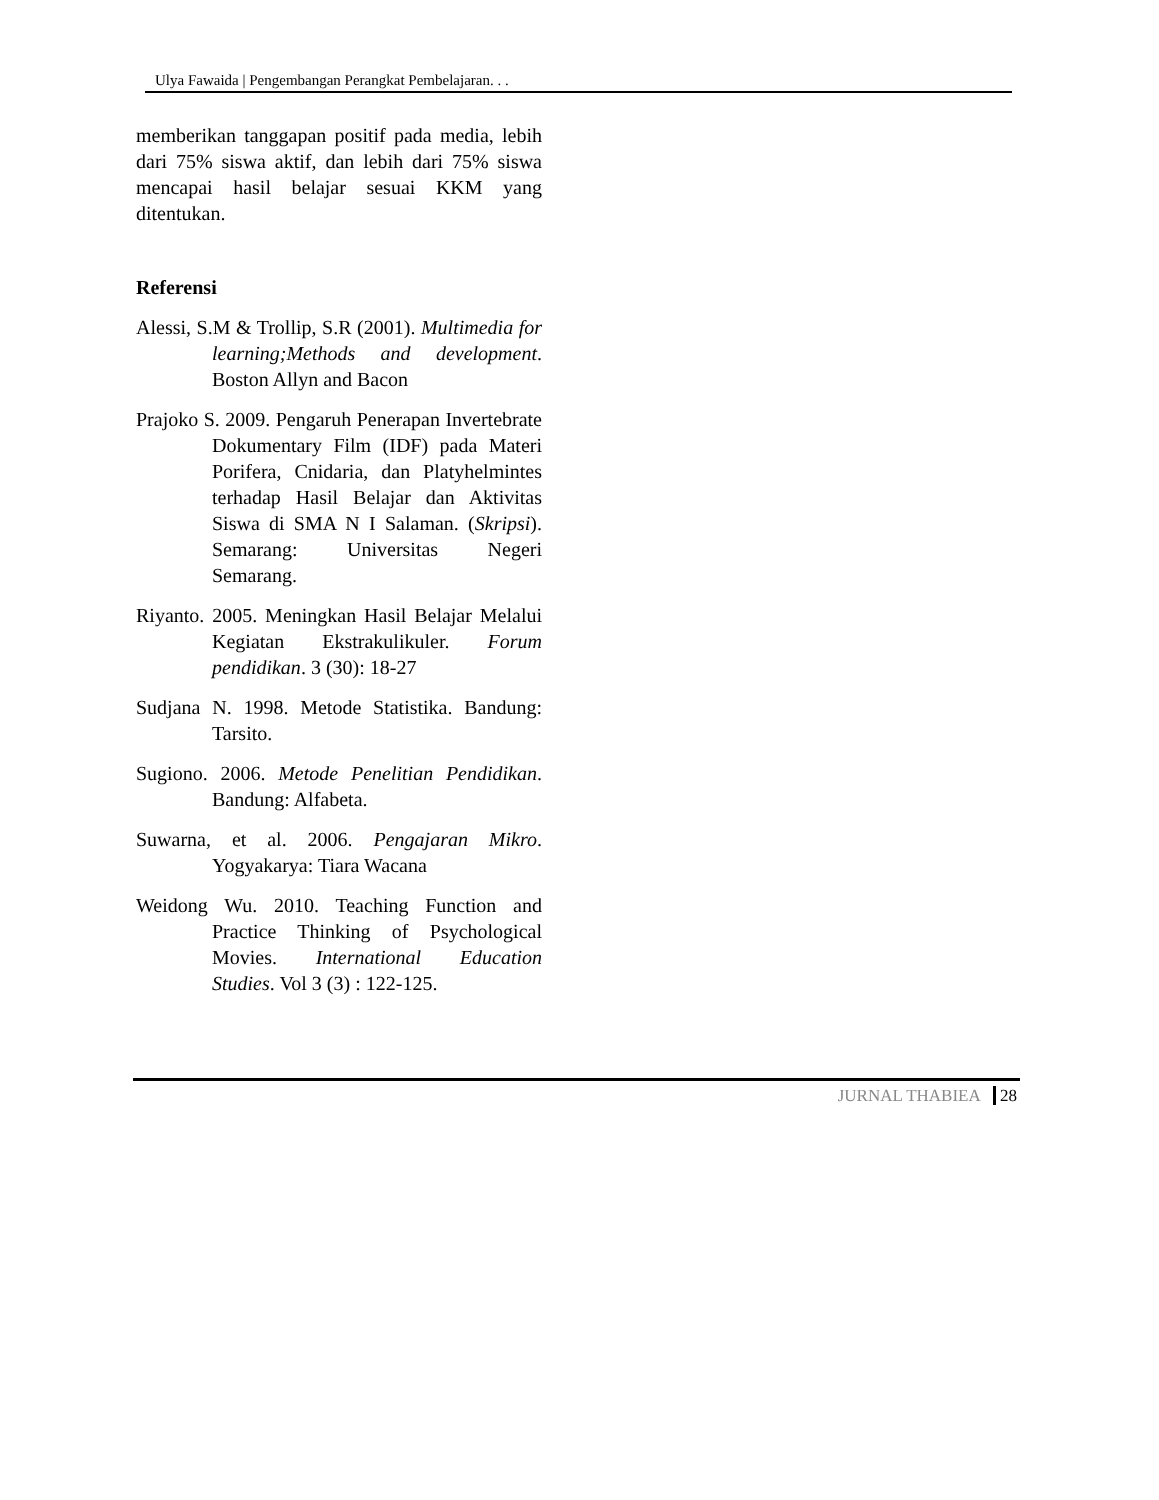Ulya Fawaida | Pengembangan Perangkat Pembelajaran. . .
memberikan tanggapan positif pada media, lebih dari 75% siswa aktif, dan lebih dari 75% siswa mencapai hasil belajar sesuai KKM yang ditentukan.
Referensi
Alessi, S.M & Trollip, S.R (2001). Multimedia for learning;Methods and development. Boston Allyn and Bacon
Prajoko S. 2009. Pengaruh Penerapan Invertebrate Dokumentary Film (IDF) pada Materi Porifera, Cnidaria, dan Platyhelmintes terhadap Hasil Belajar dan Aktivitas Siswa di SMA N I Salaman. (Skripsi). Semarang: Universitas Negeri Semarang.
Riyanto. 2005. Meningkan Hasil Belajar Melalui Kegiatan Ekstrakulikuler. Forum pendidikan. 3 (30): 18-27
Sudjana N. 1998. Metode Statistika. Bandung: Tarsito.
Sugiono. 2006. Metode Penelitian Pendidikan. Bandung: Alfabeta.
Suwarna, et al. 2006. Pengajaran Mikro. Yogyakarya: Tiara Wacana
Weidong Wu. 2010. Teaching Function and Practice Thinking of Psychological Movies. International Education Studies. Vol 3 (3) : 122-125.
JURNAL THABIEA 28